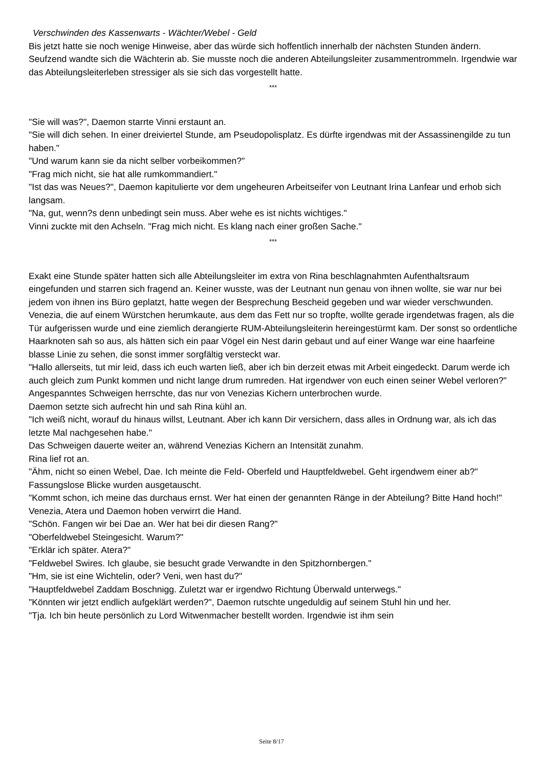Verschwinden des Kassenwarts - Wächter/Webel - Geld
Bis jetzt hatte sie noch wenige Hinweise, aber das würde sich hoffentlich innerhalb der nächsten Stunden ändern. Seufzend wandte sich die Wächterin ab. Sie musste noch die anderen Abteilungsleiter zusammentrommeln. Irgendwie war das Abteilungsleiterleben stressiger als sie sich das vorgestellt hatte.
***
"Sie will was?", Daemon starrte Vinni erstaunt an.
"Sie will dich sehen. In einer dreiviertel Stunde, am Pseudopolisplatz. Es dürfte irgendwas mit der Assassinengilde zu tun haben."
"Und warum kann sie da nicht selber vorbeikommen?"
"Frag mich nicht, sie hat alle rumkommandiert."
"Ist das was Neues?", Daemon kapitulierte vor dem ungeheuren Arbeitseifer von Leutnant Irina Lanfear und erhob sich langsam.
"Na, gut, wenn?s denn unbedingt sein muss. Aber wehe es ist nichts wichtiges."
Vinni zuckte mit den Achseln. "Frag mich nicht. Es klang nach einer großen Sache."
***
Exakt eine Stunde später hatten sich alle Abteilungsleiter im extra von Rina beschlagnahmten Aufenthaltsraum eingefunden und starren sich fragend an. Keiner wusste, was der Leutnant nun genau von ihnen wollte, sie war nur bei jedem von ihnen ins Büro geplatzt, hatte wegen der Besprechung Bescheid gegeben und war wieder verschwunden.
Venezia, die auf einem Würstchen herumkaute, aus dem das Fett nur so tropfte, wollte gerade irgendetwas fragen, als die Tür aufgerissen wurde und eine ziemlich derangierte RUM-Abteilungsleiterin hereingestürmt kam. Der sonst so ordentliche Haarknoten sah so aus, als hätten sich ein paar Vögel ein Nest darin gebaut und auf einer Wange war eine haarfeine blasse Linie zu sehen, die sonst immer sorgfältig versteckt war.
"Hallo allerseits, tut mir leid, dass ich euch warten ließ, aber ich bin derzeit etwas mit Arbeit eingedeckt. Darum werde ich auch gleich zum Punkt kommen und nicht lange drum rumreden. Hat irgendwer von euch einen seiner Webel verloren?"
Angespanntes Schweigen herrschte, das nur von Venezias Kichern unterbrochen wurde.
Daemon setzte sich aufrecht hin und sah Rina kühl an.
"Ich weiß nicht, worauf du hinaus willst, Leutnant. Aber ich kann Dir versichern, dass alles in Ordnung war, als ich das letzte Mal nachgesehen habe."
Das Schweigen dauerte weiter an, während Venezias Kichern an Intensität zunahm.
Rina lief rot an.
"Ähm, nicht so einen Webel, Dae. Ich meinte die Feld- Oberfeld und Hauptfeldwebel. Geht irgendwem einer ab?"
Fassungslose Blicke wurden ausgetauscht.
"Kommt schon, ich meine das durchaus ernst. Wer hat einen der genannten Ränge in der Abteilung? Bitte Hand hoch!"
Venezia, Atera und Daemon hoben verwirrt die Hand.
"Schön. Fangen wir bei Dae an. Wer hat bei dir diesen Rang?"
"Oberfeldwebel Steingesicht. Warum?"
"Erklär ich später. Atera?"
"Feldwebel Swires. Ich glaube, sie besucht grade Verwandte in den Spitzhornbergen."
"Hm, sie ist eine Wichtelin, oder? Veni, wen hast du?"
"Hauptfeldwebel Zaddam Boschnigg. Zuletzt war er irgendwo Richtung Überwald unterwegs."
"Könnten wir jetzt endlich aufgeklärt werden?", Daemon rutschte ungeduldig auf seinem Stuhl hin und her.
"Tja. Ich bin heute persönlich zu Lord Witwenmacher bestellt worden. Irgendwie ist ihm sein
Seite 8/17